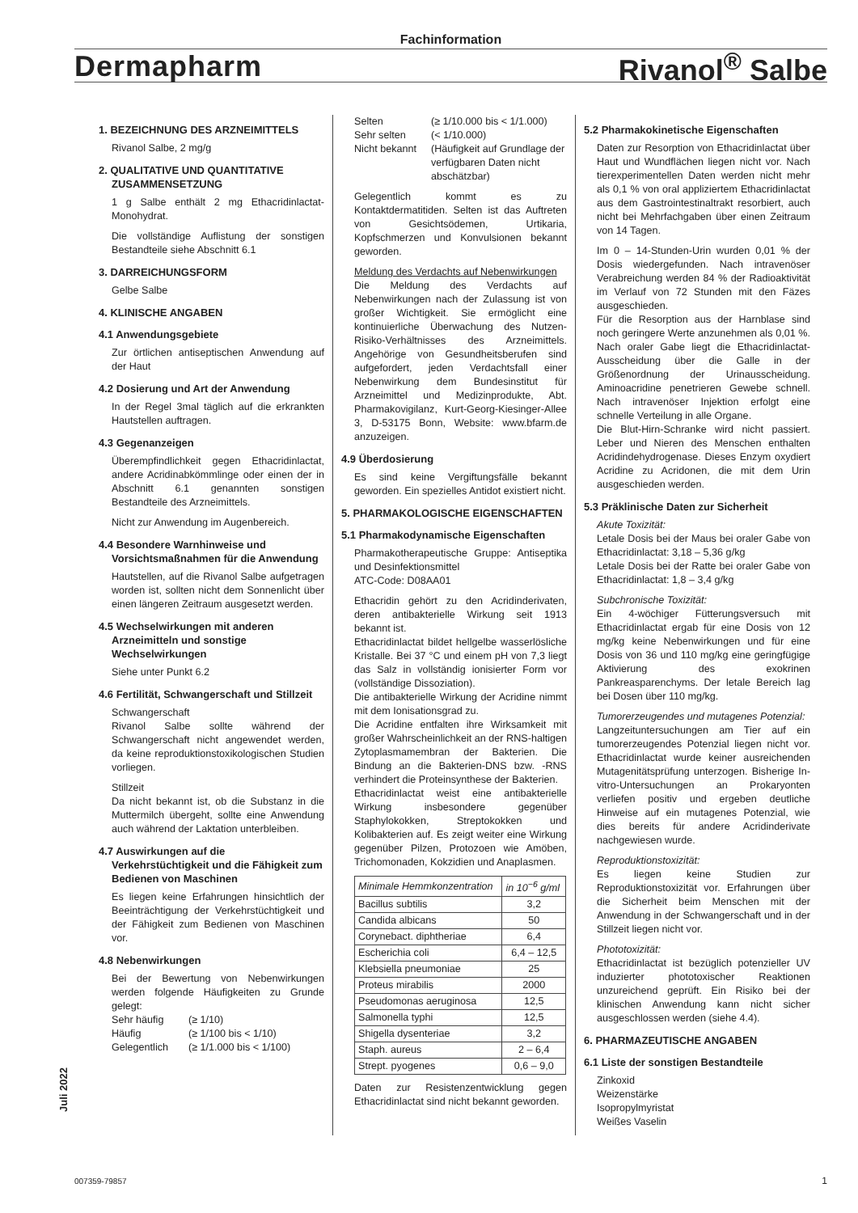Fachinformation
Dermapharm Rivanol<sup>®</sup> Salbe
1. BEZEICHNUNG DES ARZNEIMITTELS
Rivanol Salbe, 2 mg/g
2. QUALITATIVE UND QUANTITATIVE ZUSAMMENSETZUNG
1 g Salbe enthält 2 mg Ethacridinlactat-Monohydrat.
Die vollständige Auflistung der sonstigen Bestandteile siehe Abschnitt 6.1
3. DARREICHUNGSFORM
Gelbe Salbe
4. KLINISCHE ANGABEN
4.1 Anwendungsgebiete
Zur örtlichen antiseptischen Anwendung auf der Haut
4.2 Dosierung und Art der Anwendung
In der Regel 3mal täglich auf die erkrankten Hautstellen auftragen.
4.3 Gegenanzeigen
Überempfindlichkeit gegen Ethacridinlactat, andere Acridinabkömmlinge oder einen der in Abschnitt 6.1 genannten sonstigen Bestandteile des Arzneimittels.
Nicht zur Anwendung im Augenbereich.
4.4 Besondere Warnhinweise und Vorsichtsmaßnahmen für die Anwendung
Hautstellen, auf die Rivanol Salbe aufgetragen worden ist, sollten nicht dem Sonnenlicht über einen längeren Zeitraum ausgesetzt werden.
4.5 Wechselwirkungen mit anderen Arzneimitteln und sonstige Wechselwirkungen
Siehe unter Punkt 6.2
4.6 Fertilität, Schwangerschaft und Stillzeit
Schwangerschaft
Rivanol Salbe sollte während der Schwangerschaft nicht angewendet werden, da keine reproduktionstoxikologischen Studien vorliegen.
Stillzeit
Da nicht bekannt ist, ob die Substanz in die Muttermilch übergeht, sollte eine Anwendung auch während der Laktation unterbleiben.
4.7 Auswirkungen auf die Verkehrstüchtigkeit und die Fähigkeit zum Bedienen von Maschinen
Es liegen keine Erfahrungen hinsichtlich der Beeinträchtigung der Verkehrstüchtigkeit und der Fähigkeit zum Bedienen von Maschinen vor.
4.8 Nebenwirkungen
Bei der Bewertung von Nebenwirkungen werden folgende Häufigkeiten zu Grunde gelegt:
Sehr häufig (≥ 1/10) Häufig (≥ 1/100 bis < 1/10) Gelegentlich (≥ 1/1.000 bis < 1/100)
Selten (≥ 1/10.000 bis < 1/1.000) Sehr selten (< 1/10.000) Nicht bekannt (Häufigkeit auf Grundlage der verfügbaren Daten nicht abschätzbar)
Gelegentlich kommt es zu Kontaktdermatitiden. Selten ist das Auftreten von Gesichtsödemen, Urtikaria, Kopfschmerzen und Konvulsionen bekannt geworden.
Meldung des Verdachts auf Nebenwirkungen
Die Meldung des Verdachts auf Nebenwirkungen nach der Zulassung ist von großer Wichtigkeit. Sie ermöglicht eine kontinuierliche Überwachung des Nutzen-Risiko-Verhältnisses des Arzneimittels. Angehörige von Gesundheitsberufen sind aufgefordert, jeden Verdachtsfall einer Nebenwirkung dem Bundesinstitut für Arzneimittel und Medizinprodukte, Abt. Pharmakovigilanz, Kurt-Georg-Kiesinger-Allee 3, D-53175 Bonn, Website: www.bfarm.de anzuzeigen.
4.9 Überdosierung
Es sind keine Vergiftungsfälle bekannt geworden. Ein spezielles Antidot existiert nicht.
5. PHARMAKOLOGISCHE EIGENSCHAFTEN
5.1 Pharmakodynamische Eigenschaften
Pharmakotherapeutische Gruppe: Antiseptika und Desinfektionsmittel
ATC-Code: D08AA01
Ethacridin gehört zu den Acridinderivaten, deren antibakterielle Wirkung seit 1913 bekannt ist.
Ethacridinlactat bildet hellgelbe wasserlösliche Kristalle. Bei 37 °C und einem pH von 7,3 liegt das Salz in vollständig ionisierter Form vor (vollständige Dissoziation).
Die antibakterielle Wirkung der Acridine nimmt mit dem Ionisationsgrad zu.
Die Acridine entfalten ihre Wirksamkeit mit großer Wahrscheinlichkeit an der RNS-haltigen Zytoplasmamembran der Bakterien. Die Bindung an die Bakterien-DNS bzw. -RNS verhindert die Proteinsynthese der Bakterien.
Ethacridinlactat weist eine antibakterielle Wirkung insbesondere gegenüber Staphylokokken, Streptokokken und Kolibakterien auf. Es zeigt weiter eine Wirkung gegenüber Pilzen, Protozoen wie Amöben, Trichomonaden, Kokzidien und Anaplasmen.
| Minimale Hemmkonzentration | in 10<sup>−6</sup> g/ml |
| --- | --- |
| Bacillus subtilis | 3,2 |
| Candida albicans | 50 |
| Corynebact. diphtheriae | 6,4 |
| Escherichia coli | 6,4 – 12,5 |
| Klebsiella pneumoniae | 25 |
| Proteus mirabilis | 2000 |
| Pseudomonas aeruginosa | 12,5 |
| Salmonella typhi | 12,5 |
| Shigella dysenteriae | 3,2 |
| Staph. aureus | 2 – 6,4 |
| Strept. pyogenes | 0,6 – 9,0 |
Daten zur Resistenzentwicklung gegen Ethacridinlactat sind nicht bekannt geworden.
5.2 Pharmakokinetische Eigenschaften
Daten zur Resorption von Ethacridinlactat über Haut und Wundflächen liegen nicht vor. Nach tierexperimentellen Daten werden nicht mehr als 0,1 % von oral appliziertem Ethacridinlactat aus dem Gastrointestinaltrakt resorbiert, auch nicht bei Mehrfachgaben über einen Zeitraum von 14 Tagen.
Im 0 – 14-Stunden-Urin wurden 0,01 % der Dosis wiedergefunden. Nach intravenöser Verabreichung werden 84 % der Radioaktivität im Verlauf von 72 Stunden mit den Fäzes ausgeschieden.
Für die Resorption aus der Harnblase sind noch geringere Werte anzunehmen als 0,01 %. Nach oraler Gabe liegt die Ethacridinlactat-Ausscheidung über die Galle in der Größenordnung der Urinausscheidung. Aminoacridine penetrieren Gewebe schnell. Nach intravenöser Injektion erfolgt eine schnelle Verteilung in alle Organe.
Die Blut-Hirn-Schranke wird nicht passiert. Leber und Nieren des Menschen enthalten Acridindehydrogenase. Dieses Enzym oxydiert Acridine zu Acridonen, die mit dem Urin ausgeschieden werden.
5.3 Präklinische Daten zur Sicherheit
Akute Toxizität:
Letale Dosis bei der Maus bei oraler Gabe von Ethacridinlactat: 3,18 – 5,36 g/kg
Letale Dosis bei der Ratte bei oraler Gabe von Ethacridinlactat: 1,8 – 3,4 g/kg
Subchronische Toxizität:
Ein 4-wöchiger Fütterungsversuch mit Ethacridinlactat ergab für eine Dosis von 12 mg/kg keine Nebenwirkungen und für eine Dosis von 36 und 110 mg/kg eine geringfügige Aktivierung des exokrinen Pankreasparenchyms. Der letale Bereich lag bei Dosen über 110 mg/kg.
Tumorerzeugendes und mutagenes Potenzial:
Langzeituntersuchungen am Tier auf ein tumorerzeugendes Potenzial liegen nicht vor. Ethacridinlactat wurde keiner ausreichenden Mutagenitätsprüfung unterzogen. Bisherige In-vitro-Untersuchungen an Prokaryonten verliefen positiv und ergeben deutliche Hinweise auf ein mutagenes Potenzial, wie dies bereits für andere Acridinderivate nachgewiesen wurde.
Reproduktionstoxizität:
Es liegen keine Studien zur Reproduktionstoxizität vor. Erfahrungen über die Sicherheit beim Menschen mit der Anwendung in der Schwangerschaft und in der Stillzeit liegen nicht vor.
Phototoxizität:
Ethacridinlactat ist bezüglich potenzieller UV induzierter phototoxischer Reaktionen unzureichend geprüft. Ein Risiko bei der klinischen Anwendung kann nicht sicher ausgeschlossen werden (siehe 4.4).
6. PHARMAZEUTISCHE ANGABEN
6.1 Liste der sonstigen Bestandteile
Zinkoxid
Weizenstärke
Isopropylmyristat
Weißes Vaselin
Juli 2022
007359-79857 1